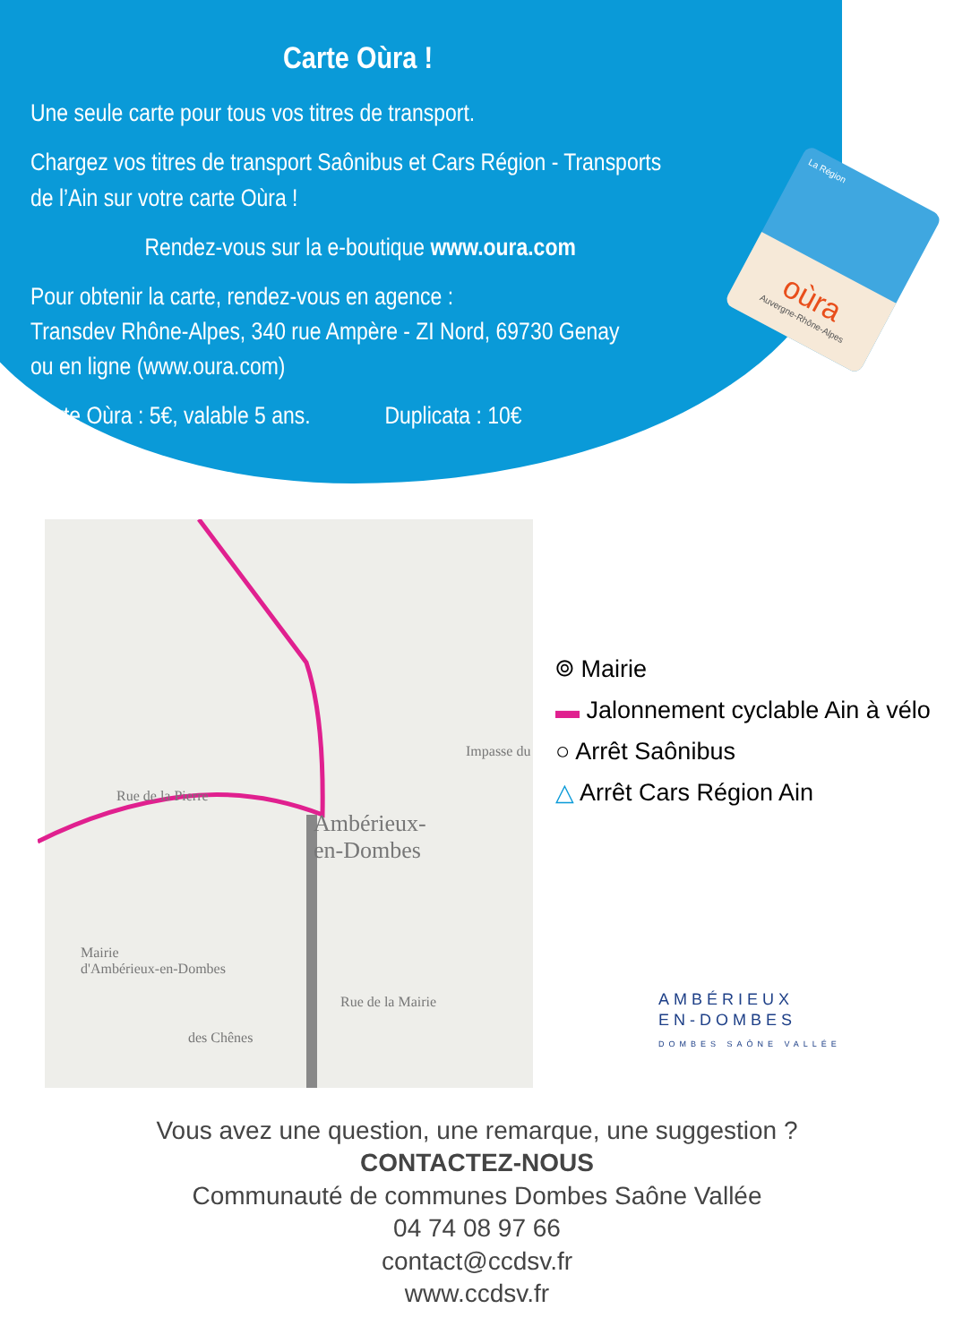Carte Oùra !
Une seule carte pour tous vos titres de transport.
Chargez vos titres de transport Saônibus et Cars Région - Transports de l’Ain sur votre carte Oùra !
Rendez-vous sur la e-boutique www.oura.com
Pour obtenir la carte, rendez-vous en agence :
Transdev Rhône-Alpes, 340 rue Ampère - ZI Nord, 69730 Genay
ou en ligne (www.oura.com)
Carte Oùra : 5€, valable 5 ans. Duplicata : 10€
La Région
oùra
Auvergne-Rhône-Alpes
Ambérieux-
en-Dombes
Mairie
d'Ambérieux-en-Dombes
Impasse du
Rue de la Pierre
Rue de la Mairie
des Chênes
⌾ Mairie
▬ Jalonnement cyclable Ain à vélo
○ Arrêt Saônibus
△ Arrêt Cars Région Ain
AMBÉRIEUX
EN-DOMBES
DOMBES SAÔNE VALLÉE
Vous avez une question, une remarque, une suggestion ?
CONTACTEZ-NOUS
Communauté de communes Dombes Saône Vallée
04 74 08 97 66
contact@ccdsv.fr
www.ccdsv.fr